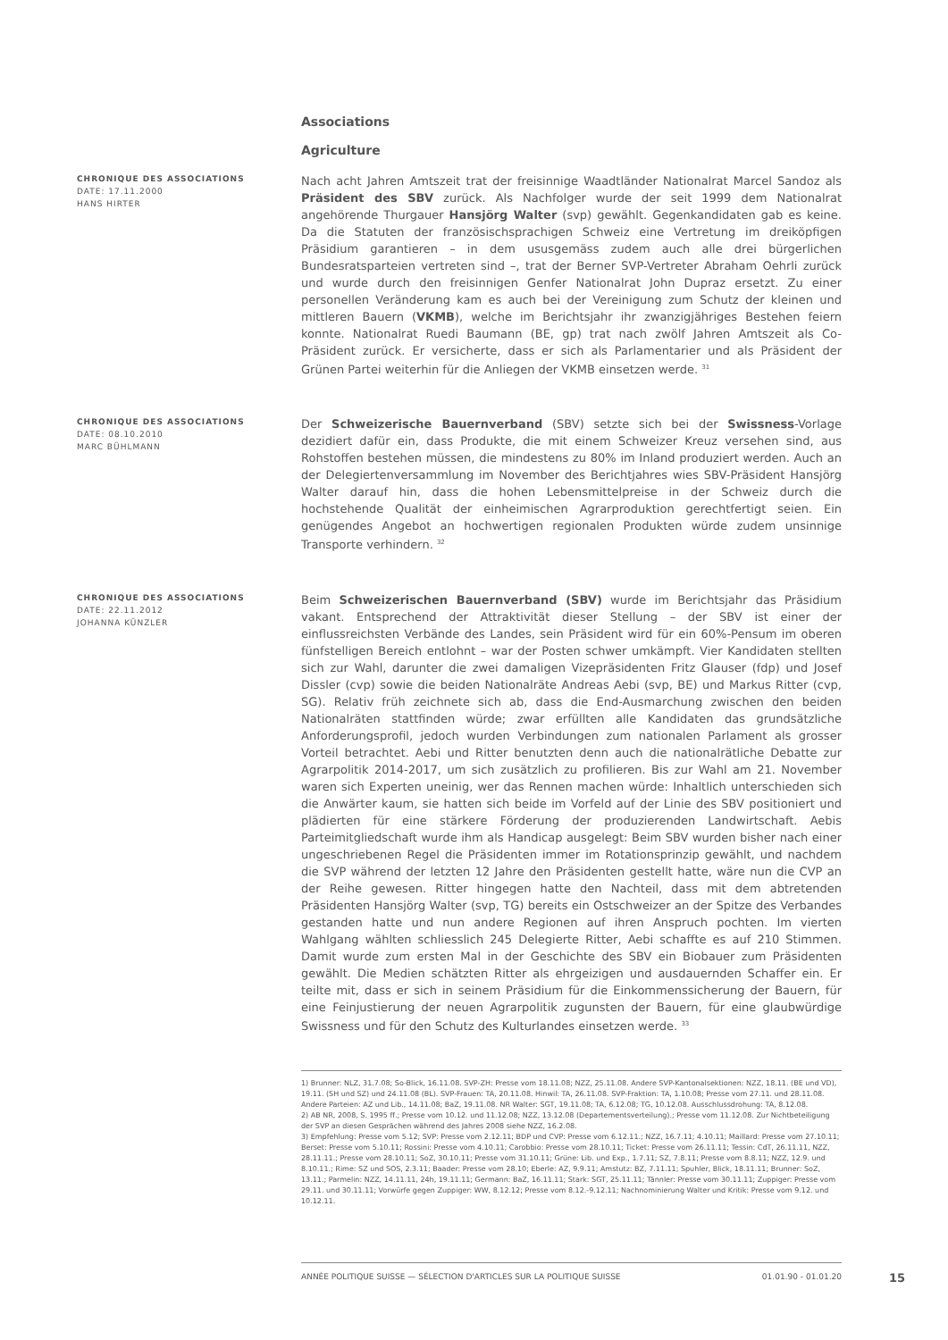Associations
Agriculture
CHRONIQUE DES ASSOCIATIONS
DATE: 17.11.2000
HANS HIRTER
Nach acht Jahren Amtszeit trat der freisinnige Waadtländer Nationalrat Marcel Sandoz als Präsident des SBV zurück. Als Nachfolger wurde der seit 1999 dem Nationalrat angehörende Thurgauer Hansjörg Walter (svp) gewählt. Gegenkandidaten gab es keine. Da die Statuten der französischsprachigen Schweiz eine Vertretung im dreiköpfigen Präsidium garantieren – in dem ususgemäss zudem auch alle drei bürgerlichen Bundesratsparteien vertreten sind –, trat der Berner SVP-Vertreter Abraham Oehrli zurück und wurde durch den freisinnigen Genfer Nationalrat John Dupraz ersetzt. Zu einer personellen Veränderung kam es auch bei der Vereinigung zum Schutz der kleinen und mittleren Bauern (VKMB), welche im Berichtsjahr ihr zwanzigjähriges Bestehen feiern konnte. Nationalrat Ruedi Baumann (BE, gp) trat nach zwölf Jahren Amtszeit als Co-Präsident zurück. Er versicherte, dass er sich als Parlamentarier und als Präsident der Grünen Partei weiterhin für die Anliegen der VKMB einsetzen werde. <sup>31</sup>
CHRONIQUE DES ASSOCIATIONS
DATE: 08.10.2010
MARC BÜHLMANN
Der Schweizerische Bauernverband (SBV) setzte sich bei der Swissness-Vorlage dezidiert dafür ein, dass Produkte, die mit einem Schweizer Kreuz versehen sind, aus Rohstoffen bestehen müssen, die mindestens zu 80% im Inland produziert werden. Auch an der Delegiertenversammlung im November des Berichtjahres wies SBV-Präsident Hansjörg Walter darauf hin, dass die hohen Lebensmittelpreise in der Schweiz durch die hochstehende Qualität der einheimischen Agrarproduktion gerechtfertigt seien. Ein genügendes Angebot an hochwertigen regionalen Produkten würde zudem unsinnige Transporte verhindern. <sup>32</sup>
CHRONIQUE DES ASSOCIATIONS
DATE: 22.11.2012
JOHANNA KÜNZLER
Beim Schweizerischen Bauernverband (SBV) wurde im Berichtsjahr das Präsidium vakant. Entsprechend der Attraktivität dieser Stellung – der SBV ist einer der einflussreichsten Verbände des Landes, sein Präsident wird für ein 60%-Pensum im oberen fünfstelligen Bereich entlohnt – war der Posten schwer umkämpft. Vier Kandidaten stellten sich zur Wahl, darunter die zwei damaligen Vizepräsidenten Fritz Glauser (fdp) und Josef Dissler (cvp) sowie die beiden Nationalräte Andreas Aebi (svp, BE) und Markus Ritter (cvp, SG). Relativ früh zeichnete sich ab, dass die End-Ausmarchung zwischen den beiden Nationalräten stattfinden würde; zwar erfüllten alle Kandidaten das grundsätzliche Anforderungsprofil, jedoch wurden Verbindungen zum nationalen Parlament als grosser Vorteil betrachtet. Aebi und Ritter benutzten denn auch die nationalrätliche Debatte zur Agrarpolitik 2014-2017, um sich zusätzlich zu profilieren. Bis zur Wahl am 21. November waren sich Experten uneinig, wer das Rennen machen würde: Inhaltlich unterschieden sich die Anwärter kaum, sie hatten sich beide im Vorfeld auf der Linie des SBV positioniert und plädierten für eine stärkere Förderung der produzierenden Landwirtschaft. Aebis Parteimitgliedschaft wurde ihm als Handicap ausgelegt: Beim SBV wurden bisher nach einer ungeschriebenen Regel die Präsidenten immer im Rotationsprinzip gewählt, und nachdem die SVP während der letzten 12 Jahre den Präsidenten gestellt hatte, wäre nun die CVP an der Reihe gewesen. Ritter hingegen hatte den Nachteil, dass mit dem abtretenden Präsidenten Hansjörg Walter (svp, TG) bereits ein Ostschweizer an der Spitze des Verbandes gestanden hatte und nun andere Regionen auf ihren Anspruch pochten. Im vierten Wahlgang wählten schliesslich 245 Delegierte Ritter, Aebi schaffte es auf 210 Stimmen. Damit wurde zum ersten Mal in der Geschichte des SBV ein Biobauer zum Präsidenten gewählt. Die Medien schätzten Ritter als ehrgeizigen und ausdauernden Schaffer ein. Er teilte mit, dass er sich in seinem Präsidium für die Einkommenssicherung der Bauern, für eine Feinjustierung der neuen Agrarpolitik zugunsten der Bauern, für eine glaubwürdige Swissness und für den Schutz des Kulturlandes einsetzen werde. <sup>33</sup>
1) Brunner: NLZ, 31.7.08; So-Blick, 16.11.08. SVP-ZH: Presse vom 18.11.08; NZZ, 25.11.08. Andere SVP-Kantonalsektionen: NZZ, 18.11. (BE und VD), 19.11. (SH und SZ) und 24.11.08 (BL). SVP-Frauen: TA, 20.11.08. Hinwil: TA, 26.11.08. SVP-Fraktion: TA, 1.10.08; Presse vom 27.11. und 28.11.08. Andere Parteien: AZ und Lib., 14.11.08; BaZ, 19.11.08. NR Walter: SGT, 19.11.08; TA, 6.12.08; TG, 10.12.08. Ausschlussdrohung: TA, 8.12.08.
2) AB NR, 2008, S. 1995 ff.; Presse vom 10.12. und 11.12.08; NZZ, 13.12.08 (Departementsverteilung).; Presse vom 11.12.08. Zur Nichtbeteiligung der SVP an diesen Gesprächen während des Jahres 2008 siehe NZZ, 16.2.08.
3) Empfehlung: Presse vom 5.12; SVP: Presse vom 2.12.11; BDP und CVP: Presse vom 6.12.11.; NZZ, 16.7.11; 4.10.11; Maillard: Presse vom 27.10.11; Berset: Presse vom 5.10.11; Rossini: Presse vom 4.10.11; Carobbio: Presse vom 28.10.11; Ticket: Presse vom 26.11.11; Tessin: CdT, 26.11.11, NZZ, 28.11.11.; Presse vom 28.10.11; SoZ, 30.10.11; Presse vom 31.10.11; Grüne: Lib. und Exp., 1.7.11; SZ, 7.8.11; Presse vom 8.8.11; NZZ, 12.9. und 8.10.11.; Rime: SZ und SOS, 2.3.11; Baader: Presse vom 28.10; Eberle: AZ, 9.9.11; Amstutz: BZ, 7.11.11; Spuhler, Blick, 18.11.11; Brunner: SoZ, 13.11.; Parmelin: NZZ, 14.11.11, 24h, 19.11.11; Germann: BaZ, 16.11.11; Stark: SGT, 25.11.11; Tännler: Presse vom 30.11.11; Zuppiger: Presse vom 29.11. und 30.11.11; Vorwürfe gegen Zuppiger: WW, 8.12.12; Presse vom 8.12.-9.12.11; Nachnominierung Walter und Kritik: Presse vom 9.12. und 10.12.11.
ANNÉE POLITIQUE SUISSE — SÉLECTION D'ARTICLES SUR LA POLITIQUE SUISSE 01.01.90 - 01.01.20
15